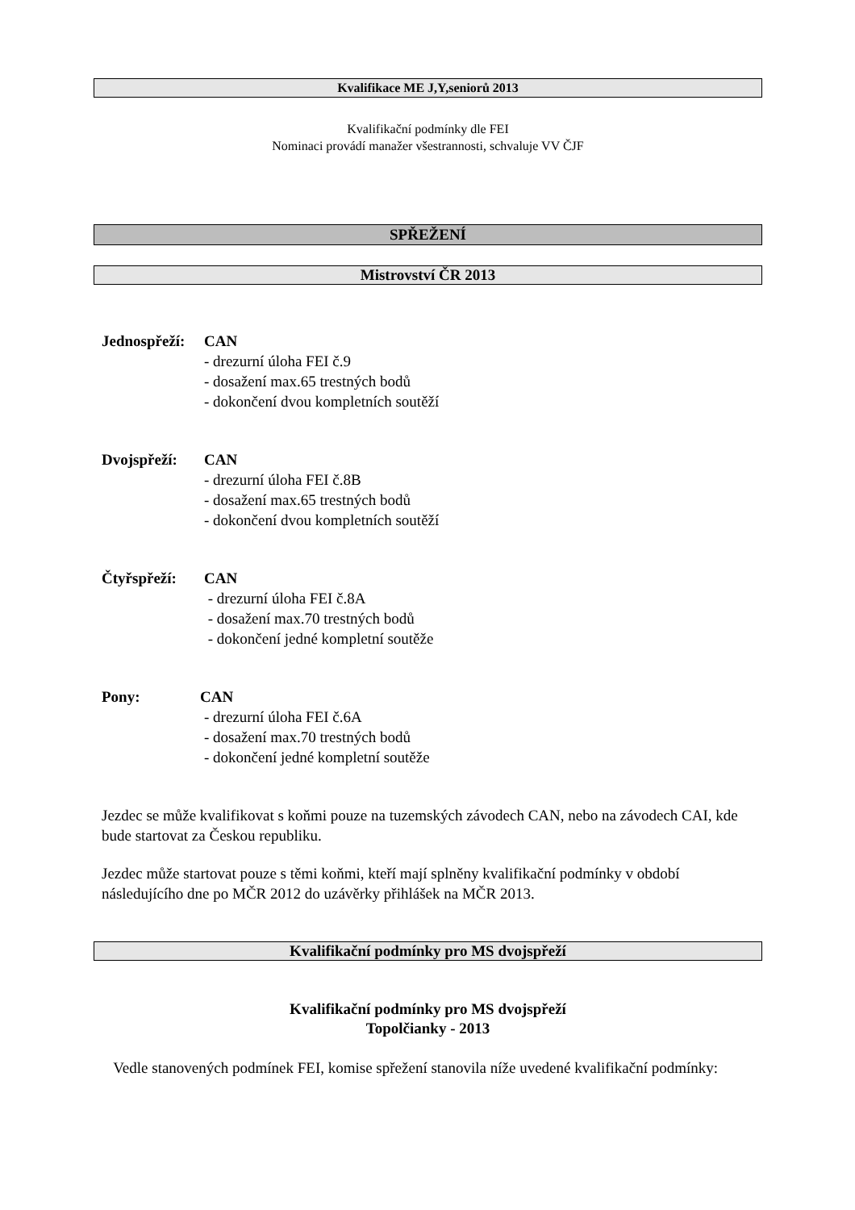Kvalifikace ME J,Y,seniorů 2013
Kvalifikační podmínky dle FEI
Nominaci provádí manažer všestrannosti, schvaluje VV ČJF
SPŘEŽENÍ
Mistrovství ČR 2013
Jednospřeží: CAN
- drezurní úloha FEI č.9
- dosažení max.65 trestných bodů
- dokončení dvou kompletních soutěží
Dvojspřeží: CAN
- drezurní úloha FEI č.8B
- dosažení max.65 trestných bodů
- dokončení dvou kompletních soutěží
Čtyřspřeží: CAN
- drezurní úloha FEI č.8A
- dosažení max.70 trestných bodů
- dokončení jedné kompletní soutěže
Pony: CAN
- drezurní úloha FEI č.6A
- dosažení max.70 trestných bodů
- dokončení jedné kompletní soutěže
Jezdec se může kvalifikovat s koňmi pouze na tuzemských závodech CAN, nebo na závodech CAI, kde bude startovat za Českou republiku.
Jezdec může startovat pouze s těmi koňmi, kteří mají splněny kvalifikační podmínky v období následujícího dne po MČR 2012 do uzávěrky přihlášek na MČR 2013.
Kvalifikační podmínky pro MS dvojspřeží
Kvalifikační podmínky pro MS dvojspřeží
Topolčianky - 2013
Vedle stanovených podmínek FEI, komise spřežení stanovila níže uvedené kvalifikační podmínky: